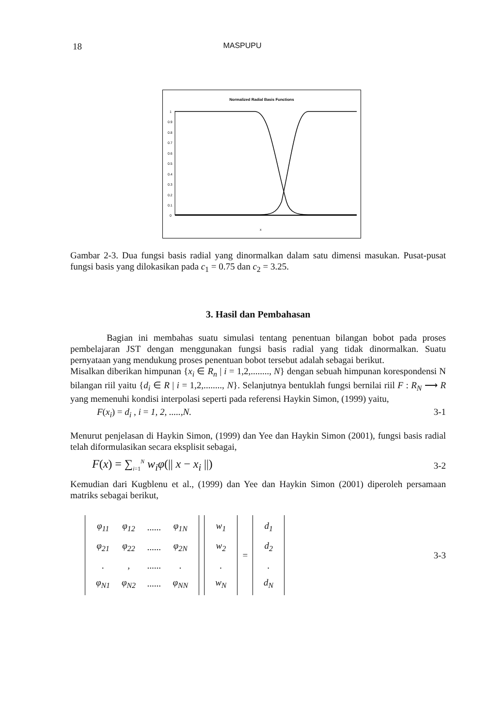18 MASPUPU
Normalized Radial Basis Functions
1
0.9
0.8
0.7
0.6
0.5
0.4
0.3
0.2
0.1
0
x
Gambar 2-3. Dua fungsi basis radial yang dinormalkan dalam satu dimensi masukan. Pusat-pusat fungsi basis yang dilokasikan pada c<sub>1</sub> = 0.75 dan c<sub>2</sub> = 3.25.
3. Hasil dan Pembahasan
Bagian ini membahas suatu simulasi tentang penentuan bilangan bobot pada proses pembelajaran JST dengan menggunakan fungsi basis radial yang tidak dinormalkan. Suatu pernyataan yang mendukung proses penentuan bobot tersebut adalah sebagai berikut.
Misalkan diberikan himpunan {x<sub>i</sub> ∈ R<sub>n</sub> | i = 1,2,........, N} dengan sebuah himpunan korespondensi N bilangan riil yaitu {d<sub>i</sub> ∈ R | i = 1,2,........, N}. Selanjutnya bentuklah fungsi bernilai riil F : R<sub>N</sub> ⟶ R yang memenuhi kondisi interpolasi seperti pada referensi Haykin Simon, (1999) yaitu,
F(x<sub>i</sub>) = d<sub>i</sub> , i = 1, 2, .....,N. 3-1
Menurut penjelasan di Haykin Simon, (1999) dan Yee dan Haykin Simon (2001), fungsi basis radial telah diformulasikan secara eksplisit sebagai,
F(x) = ∑<sub>i=1</sub><sup>N</sup> w<sub>i</sub>φ(|| x − x<sub>i</sub> ||) 3-2
Kemudian dari Kugblenu et al., (1999) dan Yee dan Haykin Simon (2001) diperoleh persamaan matriks sebagai berikut,
| φ<sub>11</sub> | φ<sub>12</sub> | ...... | φ<sub>1N</sub> |
| φ<sub>21</sub> | φ<sub>22</sub> | ...... | φ<sub>2N</sub> |
| . | , | ...... | . |
| φ<sub>N1</sub> | φ<sub>N2</sub> | ...... | φ<sub>NN</sub> |
| w<sub>1</sub> |
| w<sub>2</sub> |
| . |
| w<sub>N</sub> |
=
| d<sub>1</sub> |
| d<sub>2</sub> |
| . |
| d<sub>N</sub> |
3-3